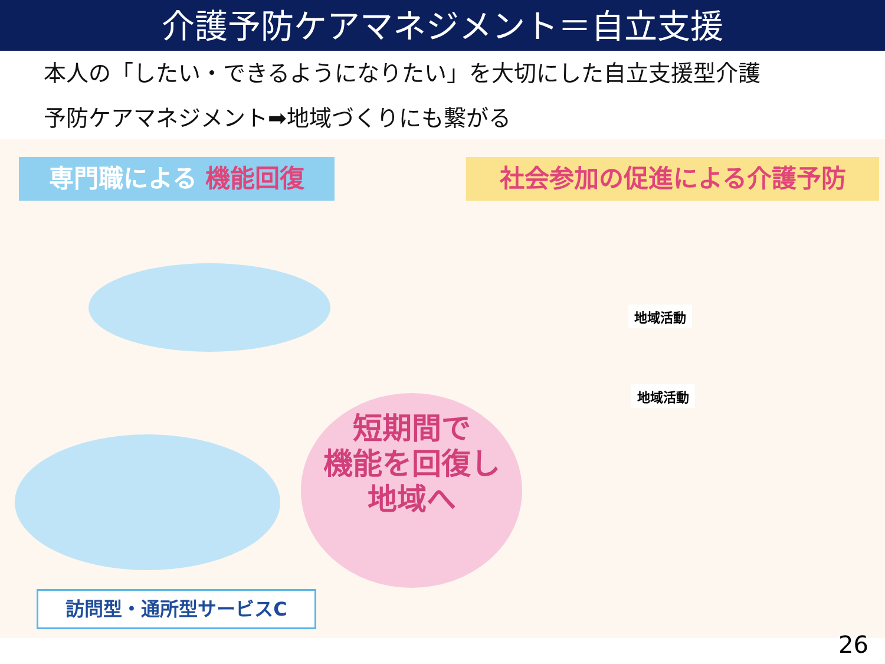介護予防ケアマネジメント＝自立支援
本人の「したい・できるようになりたい」を大切にした自立支援型介護
予防ケアマネジメント➡地域づくりにも繋がる
専門職による 機能回復
訪問型・通所型サービスC
短期間で
機能を回復し
地域へ
社会参加の促進による介護予防
地域活動
地域活動
26